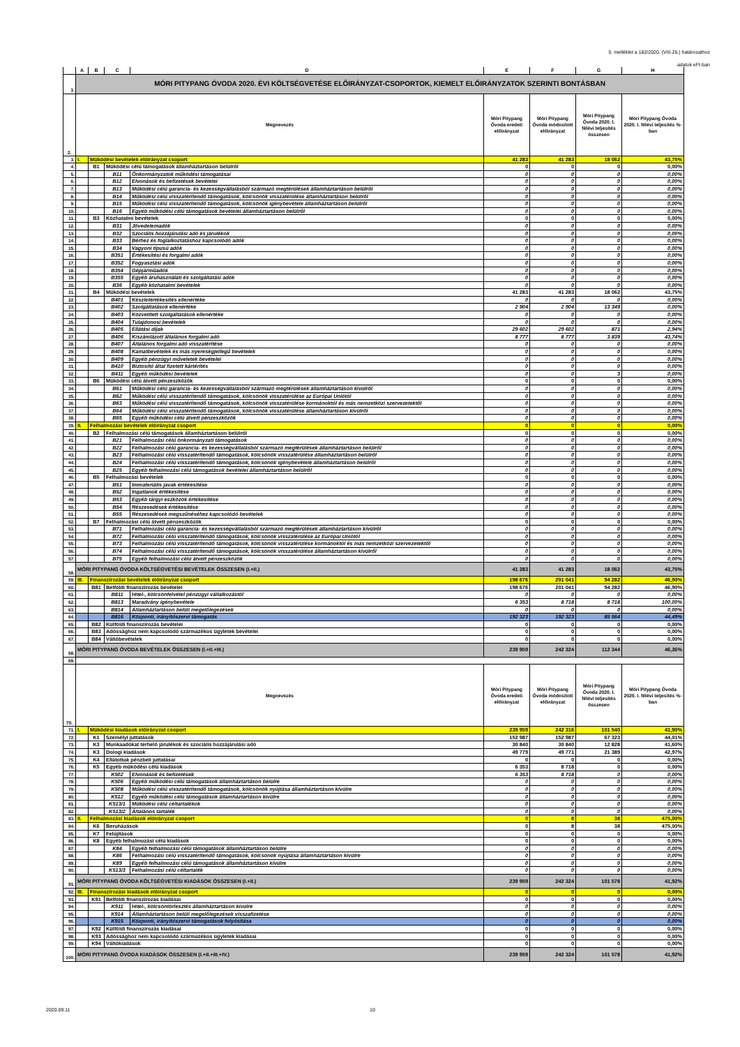5. melléklet a 182/2020. (VIII.26.) határozathoz
adatok eFt-ban
| | A | B | C | D | E | F | G | H |
| --- | --- | --- | --- | --- | --- | --- | --- | --- |
| 1. | MÓRI PITYPANG ÓVODA 2020. ÉVI KÖLTSÉGVETÉSE ELŐIRÁNYZAT-CSOPORTOK, KIEMELT ELŐIRÁNYZATOK SZERINTI BONTÁSBAN | | | | | | | |
| 2. | Megnevezés | | | | Móri Pitypang Óvoda eredeti előirányzat | Móri Pitypang Óvoda módosított előirányzat | Móri Pitypang Óvoda 2020. I. félévi teljesítés összesen | Móri Pitypang Óvoda 2020. I. félévi teljesítés %-ban |
| 3. | I. | Működési bevételek előirányzat csoport | | | 41 283 | 41 283 | 18 062 | 43,75% |
| 4. | | B1 | Működési célú támogatások államháztartáson belülről | | 0 | 0 | 0 | 0,00% |
| 5. | | | B11 | Önkormányzatok működési támogatásai | 0 | 0 | 0 | 0,00% |
| 6. | | | B12 | Elvonások és befizetések bevételei | 0 | 0 | 0 | 0,00% |
| 7. | | | B13 | Működési célú garancia- és kezességvállalásból származó megtérülések államháztartáson belülről | 0 | 0 | 0 | 0,00% |
| 8. | | | B14 | Működési célú visszatérítendő támogatások, kölcsönök visszatérülése államháztartáson belülről | 0 | 0 | 0 | 0,00% |
| 9. | | | B15 | Működési célú visszatérítendő támogatások, kölcsönök igénybevétele államháztartáson belülről | 0 | 0 | 0 | 0,00% |
| 10. | | | B16 | Egyéb működési célú támogatások bevételei államháztartáson belülről | 0 | 0 | 0 | 0,00% |
| 11. | | B3 | Közhatalmi bevételek | | 0 | 0 | 0 | 0,00% |
| 12. | | | B31 | Jövedelemadók | 0 | 0 | 0 | 0,00% |
| 13. | | | B32 | Szociális hozzájárulási adó és járulékok | 0 | 0 | 0 | 0,00% |
| 14. | | | B33 | Bérhez és foglalkoztatáshoz kapcsolódó adók | 0 | 0 | 0 | 0,00% |
| 15. | | | B34 | Vagyoni típusú adók | 0 | 0 | 0 | 0,00% |
| 16. | | | B351 | Értékesítési és forgalmi adók | 0 | 0 | 0 | 0,00% |
| 17. | | | B352 | Fogyasztási adók | 0 | 0 | 0 | 0,00% |
| 18. | | | B354 | Gépjárműadók | 0 | 0 | 0 | 0,00% |
| 19. | | | B355 | Egyéb áruhasználati és szolgáltatási adók | 0 | 0 | 0 | 0,00% |
| 20. | | | B36 | Egyéb közhatalmi bevételek | 0 | 0 | 0 | 0,00% |
| 21. | | B4 | Működési bevételek | | 41 283 | 41 283 | 18 062 | 43,75% |
| 22. | | | B401 | Készletértékesítés ellenértéke | 0 | 0 | 0 | 0,00% |
| 23. | | | B402 | Szolgáltatások ellenértéke | 2 904 | 2 904 | 13 349 | 0,00% |
| 24. | | | B403 | Közvetített szolgáltatások ellenértéke | 0 | 0 | 0 | 0,00% |
| 25. | | | B404 | Tulajdonosi bevételek | 0 | 0 | 0 | 0,00% |
| 26. | | | B405 | Ellátási díjak | 29 602 | 29 602 | 871 | 2,94% |
| 27. | | | B406 | Kiszámlázott általános forgalmi adó | 8 777 | 8 777 | 3 839 | 43,74% |
| 28. | | | B407 | Általános forgalmi adó visszatérítése | 0 | 0 | 0 | 0,00% |
| 29. | | | B408 | Kamatbevételek és más nyereségjellegű bevételek | 0 | 0 | 0 | 0,00% |
| 30. | | | B409 | Egyéb pénzügyi műveletek bevételei | 0 | 0 | 0 | 0,00% |
| 31. | | | B410 | Biztosító által fizetett kártérítés | 0 | 0 | 0 | 0,00% |
| 32. | | | B411 | Egyéb működési bevételek | 0 | 0 | 3 | 0,00% |
| 33. | | B6 | Működési célú átvett pénzeszközök | | 0 | 0 | 0 | 0,00% |
| 34. | | | B61 | Működési célú garancia- és kezességvállalásból származó megtérülések államháztartáson kívülről | 0 | 0 | 0 | 0,00% |
| 35. | | | B62 | Működési célú visszatérítendő támogatások, kölcsönök visszatérülése az Európai Uniótól | 0 | 0 | 0 | 0,00% |
| 36. | | | B63 | Működési célú visszatérítendő támogatások, kölcsönök visszatérülése kormánoktól és más nemzetközi szervezetektől | 0 | 0 | 0 | 0,00% |
| 37. | | | B64 | Működési célú visszatérítendő támogatások, kölcsönök visszatérülése államháztartáson kívülről | 0 | 0 | 0 | 0,00% |
| 38. | | | B65 | Egyéb működési célú átvett pénzeszközök | 0 | 0 | 0 | 0,00% |
| 39. | II. | Felhalmozási bevételek előirányzat csoport | | | 0 | 0 | 0 | 0,00% |
| 40. | | B2 | Felhalmozási célú támogatások államháztartáson belülről | | 0 | 0 | 0 | 0,00% |
| 41. | | | B21 | Felhalmozási célú önkormányzati támogatások | 0 | 0 | 0 | 0,00% |
| 42. | | | B22 | Felhalmozási célú garancia- és kezességvállalásból származó megtérülések államháztartáson belülről | 0 | 0 | 0 | 0,00% |
| 43. | | | B23 | Felhalmozási célú visszatérítendő támogatások, kölcsönök visszatérülése államháztartáson belülről | 0 | 0 | 0 | 0,00% |
| 44. | | | B24 | Felhalmozási célú visszatérítendő támogatások, kölcsönök igénybevétele államháztartáson belülről | 0 | 0 | 0 | 0,00% |
| 45. | | | B25 | Egyéb felhalmozási célú támogatások bevételei államháztartáson belülről | 0 | 0 | 0 | 0,00% |
| 46. | | B5 | Felhalmozási bevételek | | 0 | 0 | 0 | 0,00% |
| 47. | | | B51 | Immateriális javak értékesítése | 0 | 0 | 0 | 0,00% |
| 48. | | | B52 | Ingatlanok értékesítése | 0 | 0 | 0 | 0,00% |
| 49. | | | B53 | Egyéb tárgyi eszközök értékesítése | 0 | 0 | 0 | 0,00% |
| 50. | | | B54 | Részesedések értékesítése | 0 | 0 | 0 | 0,00% |
| 51. | | | B55 | Részesedések megszűnéséhez kapcsolódó bevételek | 0 | 0 | 0 | 0,00% |
| 52. | | B7 | Felhalmozási célú átvett pénzeszközök | | 0 | 0 | 0 | 0,00% |
| 53. | | | B71 | Felhalmozási célú garancia- és kezességvállalásból származó megtérülések államháztartáson kívülről | 0 | 0 | 0 | 0,00% |
| 54. | | | B72 | Felhalmozási célú visszatérítendő támogatások, kölcsönök visszatérülése az Európai Uniótól | 0 | 0 | 0 | 0,00% |
| 55. | | | B73 | Felhalmozási célú visszatérítendő támogatások, kölcsönök visszatérülése kormánoktól és más nemzetközi szervezetektől | 0 | 0 | 0 | 0,00% |
| 56. | | | B74 | Felhalmozási célú visszatérítendő támogatások, kölcsönök visszatérülése államháztartáson kívülről | 0 | 0 | 0 | 0,00% |
| 57. | | | B75 | Egyéb felhalmozási célú átvett pénzeszközök | 0 | 0 | 0 | 0,00% |
| 58. | MÓRI PITYPANG ÓVODA KÖLTSÉGVETÉSI BEVÉTELEK ÖSSZESEN (I.+II.) | | | | 41 283 | 41 283 | 18 062 | 43,75% |
| 59. | III. | Finanszírozási bevételek előirányzat csoport | | | 198 676 | 201 041 | 94 282 | 46,90% |
| 60. | | B81 | Belföldi finanszírozás bevételei | | 198 676 | 201 041 | 94 282 | 46,90% |
| 61. | | | B811 | Hitel-, kölcsönfelvétel pénzügyi vállalkozástól | 0 | 0 | 0 | 0,00% |
| 62. | | | B813 | Maradvány igénybevétele | 6 353 | 8 718 | 8 718 | 100,00% |
| 63. | | | B814 | Államháztartáson belüli megelőlegezések | 0 | 0 | 0 | 0,00% |
| 64. | | | B816 | Központi, irányítószervi támogatás | 192 323 | 192 323 | 85 564 | 44,49% |
| 65. | | B82 | Külföldi finanszírozás bevételei | | 0 | 0 | 0 | 0,00% |
| 66. | | B83 | Adóssághoz nem kapcsolódó származékos ügyletek bevételei | | 0 | 0 | 0 | 0,00% |
| 67. | | B84 | Váltóbevételek | | 0 | 0 | 0 | 0,00% |
| 68. | MÓRI PITYPANG ÓVODA BEVÉTELEK ÖSSZESEN (I.+II.+III.) | | | | 239 959 | 242 324 | 112 344 | 46,36% |
| 69. | | | | | | | | |
| 70. | Megnevezés | | | | Móri Pitypang Óvoda eredeti előirányzat | Móri Pitypang Óvoda módosított előirányzat | Móri Pitypang Óvoda 2020. I. félévi teljesítés összesen | Móri Pitypang Óvoda 2020. I. félévi teljesítés %-ban |
| 71. | I. | Működési kiadások előirányzat csoport | | | 239 959 | 242 316 | 101 540 | 41,90% |
| 72. | | K1 | Személyi juttatások | | 152 987 | 152 987 | 67 323 | 44,01% |
| 73. | | K3 | Munkaadókat terhelő járulékok és szociális hozzájárulási adó | | 30 840 | 30 840 | 12 828 | 41,60% |
| 74. | | K3 | Dologi kiadások | | 49 779 | 49 771 | 21 389 | 42,97% |
| 75. | | K4 | Ellátottak pénzbeli juttatásai | | 0 | 0 | 0 | 0,00% |
| 76. | | K5 | Egyéb működési célú kiadások | | 6 353 | 8 718 | 0 | 0,00% |
| 77. | | | K502 | Elvonások és befizetések | 6 353 | 8 718 | 0 | 0,00% |
| 78. | | | K506 | Egyéb működési célú támogatások államháztartáson belülre | 0 | 0 | 0 | 0,00% |
| 79. | | | K508 | Működési célú visszatérítendő támogatások, kölcsönök nyújtása államháztartáson kívülre | 0 | 0 | 0 | 0,00% |
| 80. | | | K512 | Egyéb működési célú támogatások államháztartáson kívülre | 0 | 0 | 0 | 0,00% |
| 81. | | | K513/1 | Működési célú céltartalékok | 0 | 0 | 0 | 0,00% |
| 82. | | | K513/2 | Általános tartalék | 0 | 0 | 0 | 0,00% |
| 83. | II. | Felhalmozási kiadások előirányzat csoport | | | 0 | 8 | 38 | 475,00% |
| 84. | | K6 | Beruházások | | 0 | 8 | 38 | 475,00% |
| 85. | | K7 | Felújítások | | 0 | 0 | 0 | 0,00% |
| 86. | | K8 | Egyéb felhalmozási célú kiadások | | 0 | 0 | 0 | 0,00% |
| 87. | | | K84 | Egyéb felhalmozási célú támogatások államháztartáson belülre | 0 | 0 | 0 | 0,00% |
| 88. | | | K86 | Felhalmozási célú visszatérítendő támogatások, kölcsönök nyújtása államháztartáson kívülre | 0 | 0 | 0 | 0,00% |
| 89. | | | K89 | Egyéb felhalmozási célú támogatások államháztartáson kívülre | 0 | 0 | 0 | 0,00% |
| 90. | | | K513/3 | Felhalmozási célú céltartalék | 0 | 0 | 0 | 0,00% |
| 91. | MÓRI PITYPANG ÓVODA KÖLTSÉGVETÉSI KIADÁSOK ÖSSZESEN (I.+II.) | | | | 239 959 | 242 324 | 101 578 | 41,92% |
| 92. | III. | Finanszírozási kiadások előirányzat csoport | | | 0 | 0 | 0 | 0,00% |
| 93. | | K91 | Belföldi finanszírozás kiadásai | | 0 | 0 | 0 | 0,00% |
| 94. | | | K911 | Hitel-, kölcsöntörlesztés államháztartáson kívülre | 0 | 0 | 0 | 0,00% |
| 95. | | | K914 | Államháztartáson belüli megelőlegezések visszafizetése | 0 | 0 | 0 | 0,00% |
| 96. | | | K915 | Központi, irányítószervi támogatások folyósítása | 0 | 0 | 0 | 0,00% |
| 97. | | K92 | Külföldi finanszírozás kiadásai | | 0 | 0 | 0 | 0,00% |
| 98. | | K93 | Adóssághoz nem kapcsolódó származékos ügyletek kiadásai | | 0 | 0 | 0 | 0,00% |
| 99. | | K94 | Váltókiadások | | 0 | 0 | 0 | 0,00% |
| 100. | MÓRI PITYPANG ÓVODA KIADÁSOK ÖSSZESEN (I.+II.+III.+IV.) | | | | 239 959 | 242 324 | 101 578 | 41,92% |
2020.09.11 10